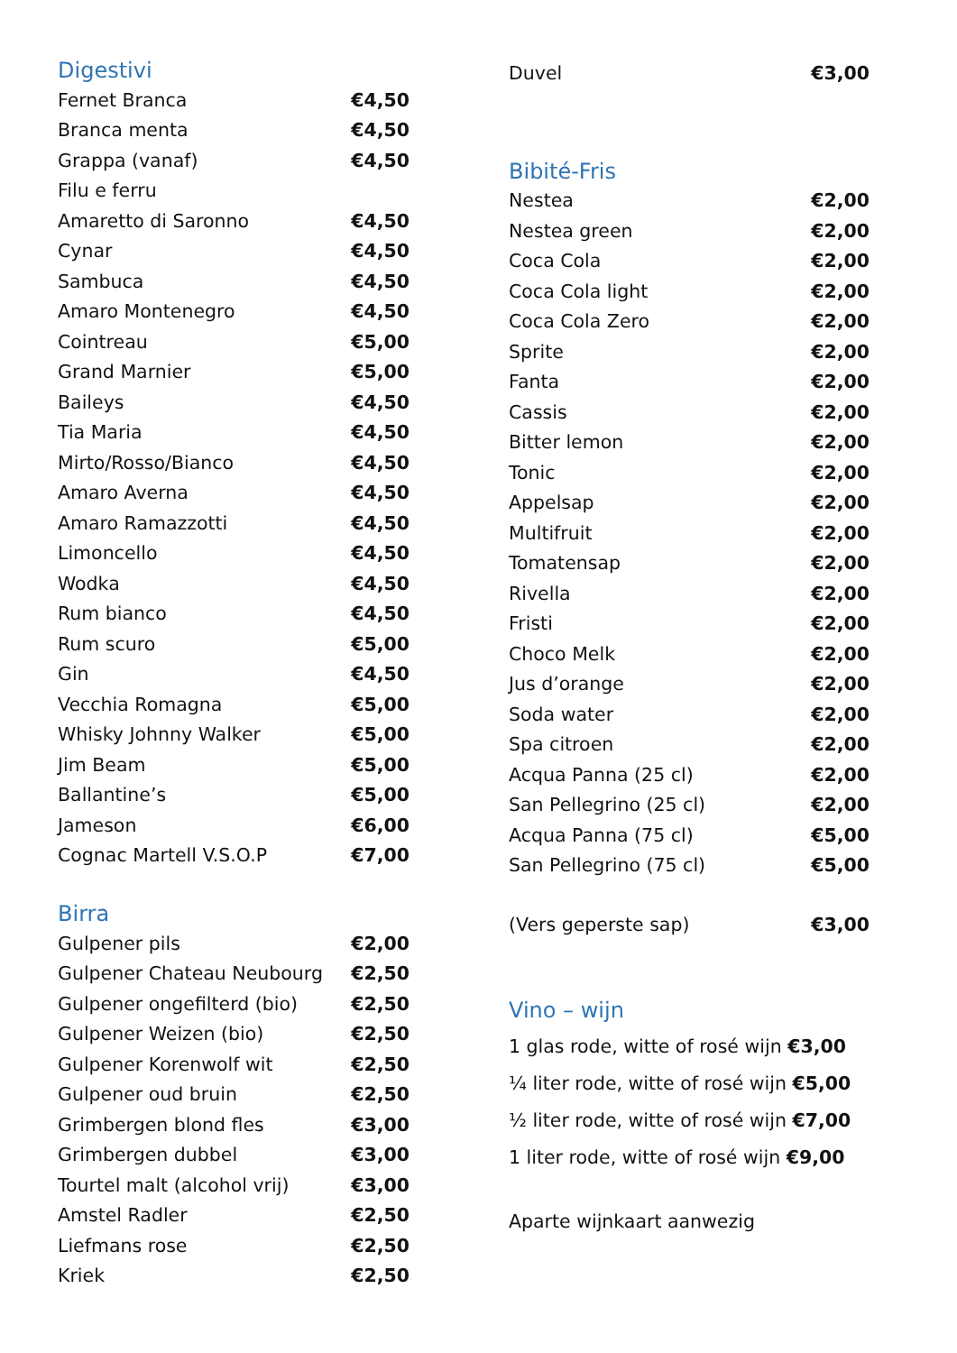Digestivi
| Fernet Branca | €4,50 |
| Branca menta | €4,50 |
| Grappa (vanaf) | €4,50 |
| Filu e ferru | |
| Amaretto di Saronno | €4,50 |
| Cynar | €4,50 |
| Sambuca | €4,50 |
| Amaro Montenegro | €4,50 |
| Cointreau | €5,00 |
| Grand Marnier | €5,00 |
| Baileys | €4,50 |
| Tia Maria | €4,50 |
| Mirto/Rosso/Bianco | €4,50 |
| Amaro Averna | €4,50 |
| Amaro Ramazzotti | €4,50 |
| Limoncello | €4,50 |
| Wodka | €4,50 |
| Rum bianco | €4,50 |
| Rum scuro | €5,00 |
| Gin | €4,50 |
| Vecchia Romagna | €5,00 |
| Whisky Johnny Walker | €5,00 |
| Jim Beam | €5,00 |
| Ballantine’s | €5,00 |
| Jameson | €6,00 |
| Cognac Martell V.S.O.P | €7,00 |
Birra
| Gulpener pils | €2,00 |
| Gulpener Chateau Neubourg | €2,50 |
| Gulpener ongefilterd (bio) | €2,50 |
| Gulpener Weizen (bio) | €2,50 |
| Gulpener Korenwolf wit | €2,50 |
| Gulpener oud bruin | €2,50 |
| Grimbergen blond fles | €3,00 |
| Grimbergen dubbel | €3,00 |
| Tourtel malt (alcohol vrij) | €3,00 |
| Amstel Radler | €2,50 |
| Liefmans rose | €2,50 |
| Kriek | €2,50 |
| Duvel | €3,00 |
Bibité-Fris
| Nestea | €2,00 |
| Nestea green | €2,00 |
| Coca Cola | €2,00 |
| Coca Cola light | €2,00 |
| Coca Cola Zero | €2,00 |
| Sprite | €2,00 |
| Fanta | €2,00 |
| Cassis | €2,00 |
| Bitter lemon | €2,00 |
| Tonic | €2,00 |
| Appelsap | €2,00 |
| Multifruit | €2,00 |
| Tomatensap | €2,00 |
| Rivella | €2,00 |
| Fristi | €2,00 |
| Choco Melk | €2,00 |
| Jus d’orange | €2,00 |
| Soda water | €2,00 |
| Spa citroen | €2,00 |
| Acqua Panna (25 cl) | €2,00 |
| San Pellegrino (25 cl) | €2,00 |
| Acqua Panna (75 cl) | €5,00 |
| San Pellegrino (75 cl) | €5,00 |
| (Vers geperste sap) | €3,00 |
Vino – wijn
1 glas rode, witte of rosé wijn €3,00
¼ liter rode, witte of rosé wijn €5,00
½ liter rode, witte of rosé wijn €7,00
1 liter rode, witte of rosé wijn €9,00
Aparte wijnkaart aanwezig